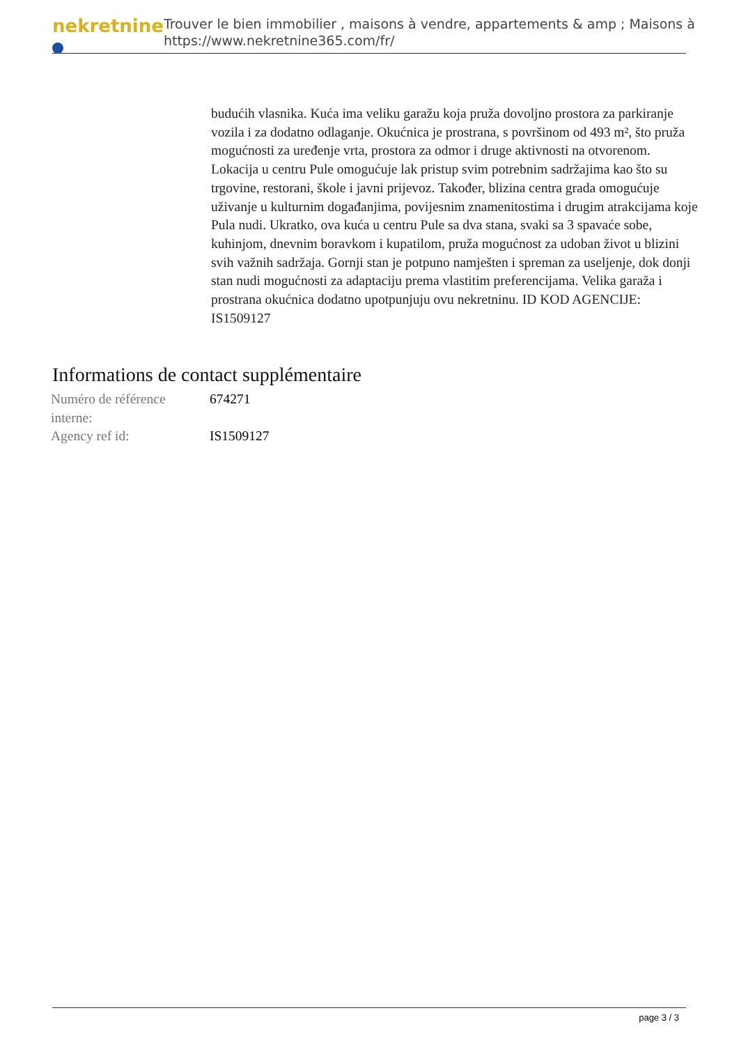nekretnine
Trouver le bien immobilier , maisons à vendre, appartements & amp ; Maisons à
https://www.nekretnine365.com/fr/
budućih vlasnika. Kuća ima veliku garažu koja pruža dovoljno prostora za parkiranje vozila i za dodatno odlaganje. Okućnica je prostrana, s površinom od 493 m², što pruža mogućnosti za uređenje vrta, prostora za odmor i druge aktivnosti na otvorenom. Lokacija u centru Pule omogućuje lak pristup svim potrebnim sadržajima kao što su trgovine, restorani, škole i javni prijevoz. Također, blizina centra grada omogućuje uživanje u kulturnim događanjima, povijesnim znamenitostima i drugim atrakcijama koje Pula nudi. Ukratko, ova kuća u centru Pule sa dva stana, svaki sa 3 spavaće sobe, kuhinjom, dnevnim boravkom i kupatilom, pruža mogućnost za udoban život u blizini svih važnih sadržaja. Gornji stan je potpuno namješten i spreman za useljenje, dok donji stan nudi mogućnosti za adaptaciju prema vlastitim preferencijama. Velika garaža i prostrana okućnica dodatno upotpunjuju ovu nekretninu. ID KOD AGENCIJE: IS1509127
Informations de contact supplémentaire
| Numéro de référence interne: | 674271 |
| Agency ref id: | IS1509127 |
page 3 / 3